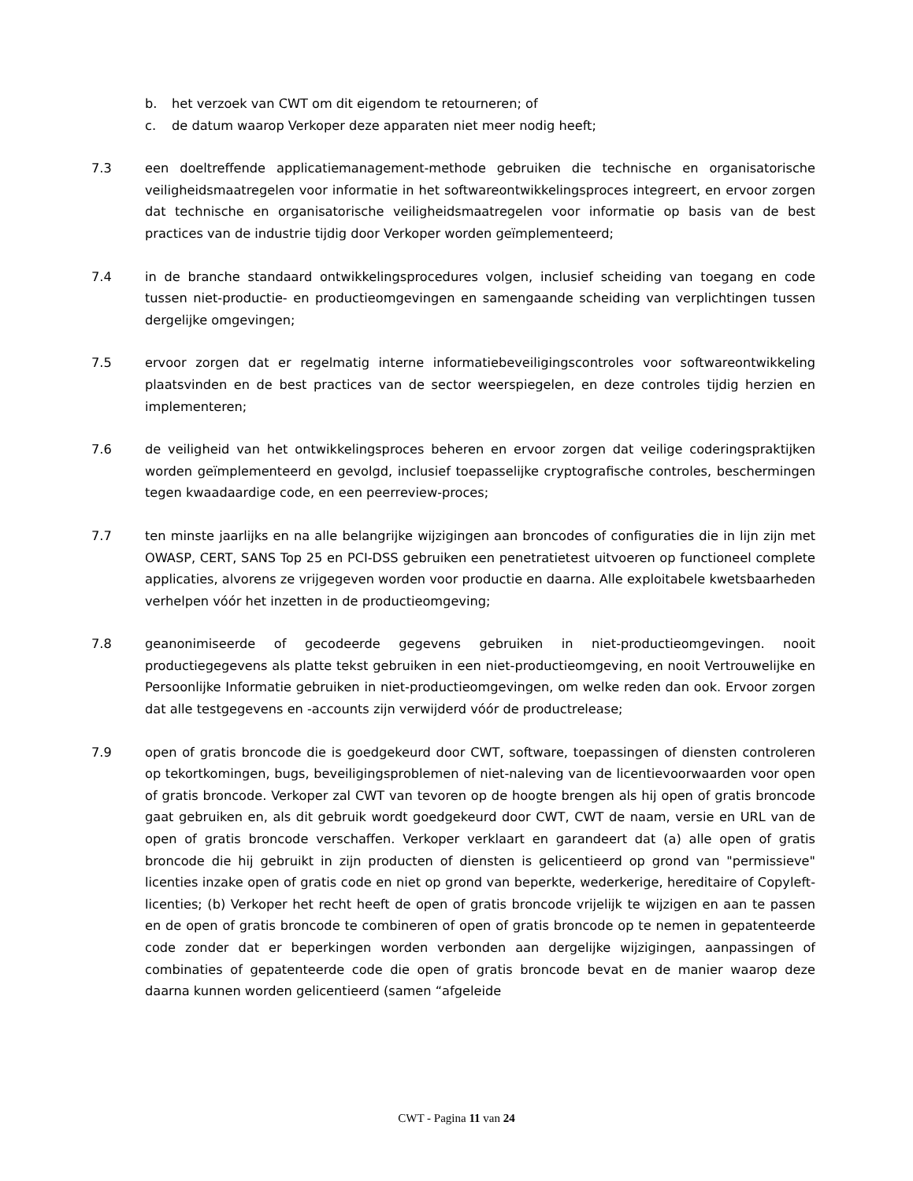b. het verzoek van CWT om dit eigendom te retourneren; of
c. de datum waarop Verkoper deze apparaten niet meer nodig heeft;
7.3 een doeltreffende applicatiemanagement-methode gebruiken die technische en organisatorische veiligheidsmaatregelen voor informatie in het softwareontwikkelingsproces integreert, en ervoor zorgen dat technische en organisatorische veiligheidsmaatregelen voor informatie op basis van de best practices van de industrie tijdig door Verkoper worden geïmplementeerd;
7.4 in de branche standaard ontwikkelingsprocedures volgen, inclusief scheiding van toegang en code tussen niet-productie- en productieomgevingen en samengaande scheiding van verplichtingen tussen dergelijke omgevingen;
7.5 ervoor zorgen dat er regelmatig interne informatiebeveiligingscontroles voor softwareontwikkeling plaatsvinden en de best practices van de sector weerspiegelen, en deze controles tijdig herzien en implementeren;
7.6 de veiligheid van het ontwikkelingsproces beheren en ervoor zorgen dat veilige coderingspraktijken worden geïmplementeerd en gevolgd, inclusief toepasselijke cryptografische controles, beschermingen tegen kwaadaardige code, en een peerreview-proces;
7.7 ten minste jaarlijks en na alle belangrijke wijzigingen aan broncodes of configuraties die in lijn zijn met OWASP, CERT, SANS Top 25 en PCI-DSS gebruiken een penetratietest uitvoeren op functioneel complete applicaties, alvorens ze vrijgegeven worden voor productie en daarna. Alle exploitabele kwetsbaarheden verhelpen vóór het inzetten in de productieomgeving;
7.8 geanonimiseerde of gecodeerde gegevens gebruiken in niet-productieomgevingen. nooit productiegegevens als platte tekst gebruiken in een niet-productieomgeving, en nooit Vertrouwelijke en Persoonlijke Informatie gebruiken in niet-productieomgevingen, om welke reden dan ook. Ervoor zorgen dat alle testgegevens en -accounts zijn verwijderd vóór de productrelease;
7.9 open of gratis broncode die is goedgekeurd door CWT, software, toepassingen of diensten controleren op tekortkomingen, bugs, beveiligingsproblemen of niet-naleving van de licentievoorwaarden voor open of gratis broncode. Verkoper zal CWT van tevoren op de hoogte brengen als hij open of gratis broncode gaat gebruiken en, als dit gebruik wordt goedgekeurd door CWT, CWT de naam, versie en URL van de open of gratis broncode verschaffen. Verkoper verklaart en garandeert dat (a) alle open of gratis broncode die hij gebruikt in zijn producten of diensten is gelicentieerd op grond van "permissieve" licenties inzake open of gratis code en niet op grond van beperkte, wederkerige, hereditaire of Copyleft-licenties; (b) Verkoper het recht heeft de open of gratis broncode vrijelijk te wijzigen en aan te passen en de open of gratis broncode te combineren of open of gratis broncode op te nemen in gepatenteerde code zonder dat er beperkingen worden verbonden aan dergelijke wijzigingen, aanpassingen of combinaties of gepatenteerde code die open of gratis broncode bevat en de manier waarop deze daarna kunnen worden gelicentieerd (samen “afgeleide
CWT - Pagina 11 van 24